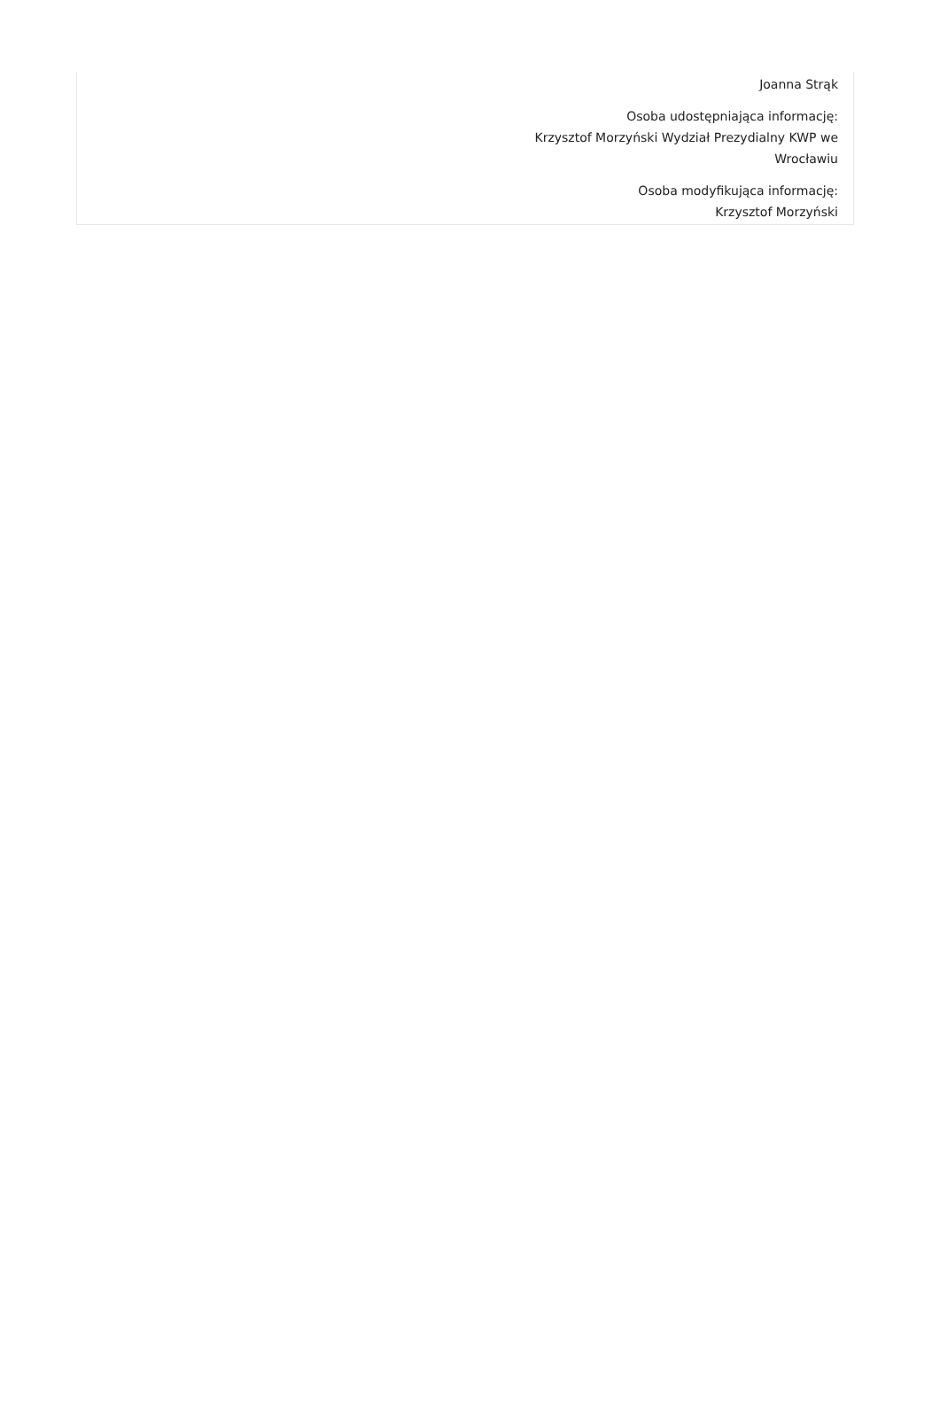Joanna Strąk
Osoba udostępniająca informację:
Krzysztof Morzyński Wydział Prezydialny KWP we
Wrocławiu
Osoba modyfikująca informację:
Krzysztof Morzyński